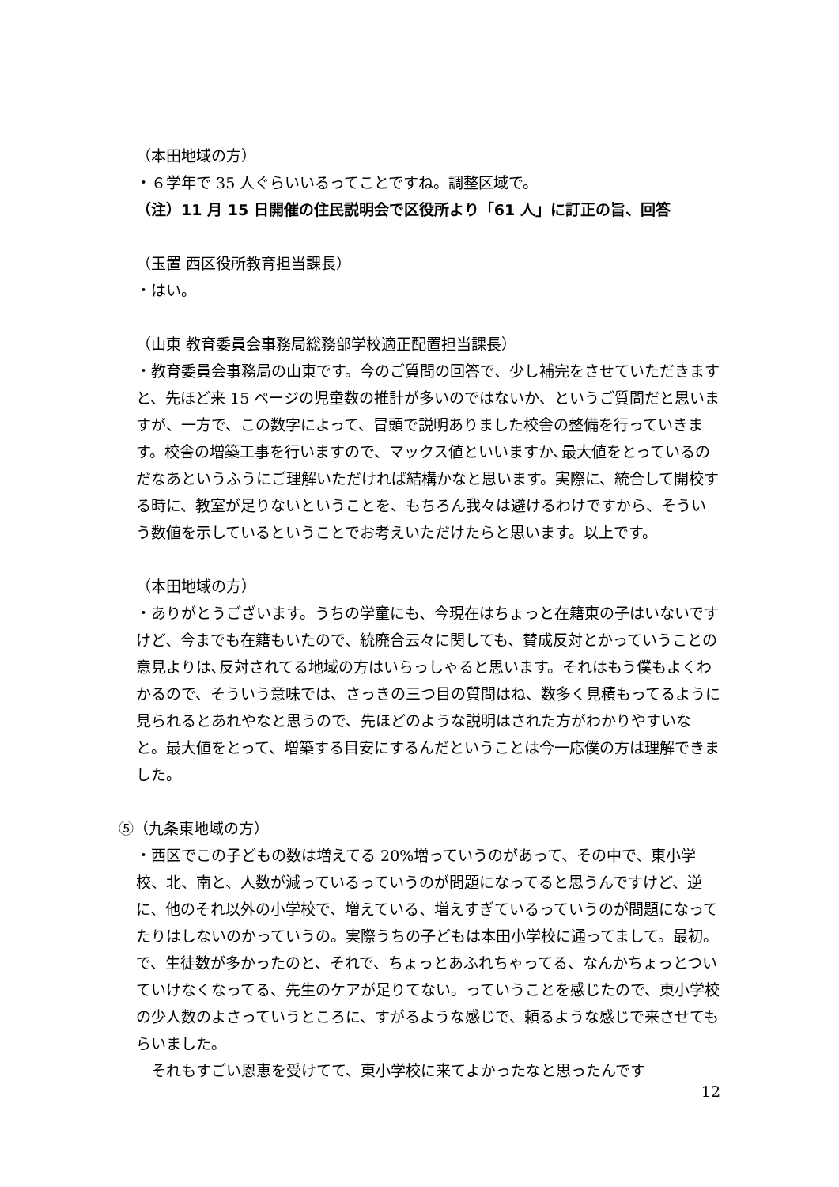（本田地域の方）
・６学年で 35 人ぐらいいるってことですね。調整区域で。
（注）11 月 15 日開催の住民説明会で区役所より「61 人」に訂正の旨、回答
（玉置 西区役所教育担当課長）
・はい。
（山東 教育委員会事務局総務部学校適正配置担当課長）
・教育委員会事務局の山東です。今のご質問の回答で、少し補完をさせていただきますと、先ほど来 15 ページの児童数の推計が多いのではないか、というご質問だと思いますが、一方で、この数字によって、冒頭で説明ありました校舎の整備を行っていきます。校舎の増築工事を行いますので、マックス値といいますか､最大値をとっているのだなあというふうにご理解いただければ結構かなと思います。実際に、統合して開校する時に、教室が足りないということを、もちろん我々は避けるわけですから、そういう数値を示しているということでお考えいただけたらと思います。以上です。
（本田地域の方）
・ありがとうございます。うちの学童にも、今現在はちょっと在籍東の子はいないですけど、今までも在籍もいたので、統廃合云々に関しても、賛成反対とかっていうことの意見よりは､反対されてる地域の方はいらっしゃると思います。それはもう僕もよくわかるので、そういう意味では、さっきの三つ目の質問はね、数多く見積もってるように見られるとあれやなと思うので、先ほどのような説明はされた方がわかりやすいなと。最大値をとって、増築する目安にするんだということは今一応僕の方は理解できました。
⑤（九条東地域の方）
・西区でこの子どもの数は増えてる 20%増っていうのがあって、その中で、東小学校、北、南と、人数が減っているっていうのが問題になってると思うんですけど、逆に、他のそれ以外の小学校で、増えている、増えすぎているっていうのが問題になってたりはしないのかっていうの。実際うちの子どもは本田小学校に通ってまして。最初。で、生徒数が多かったのと、それで、ちょっとあふれちゃってる、なんかちょっとついていけなくなってる、先生のケアが足りてない。っていうことを感じたので、東小学校の少人数のよさっていうところに、すがるような感じで、頼るような感じで来させてもらいました。
　それもすごい恩恵を受けてて、東小学校に来てよかったなと思ったんです
12